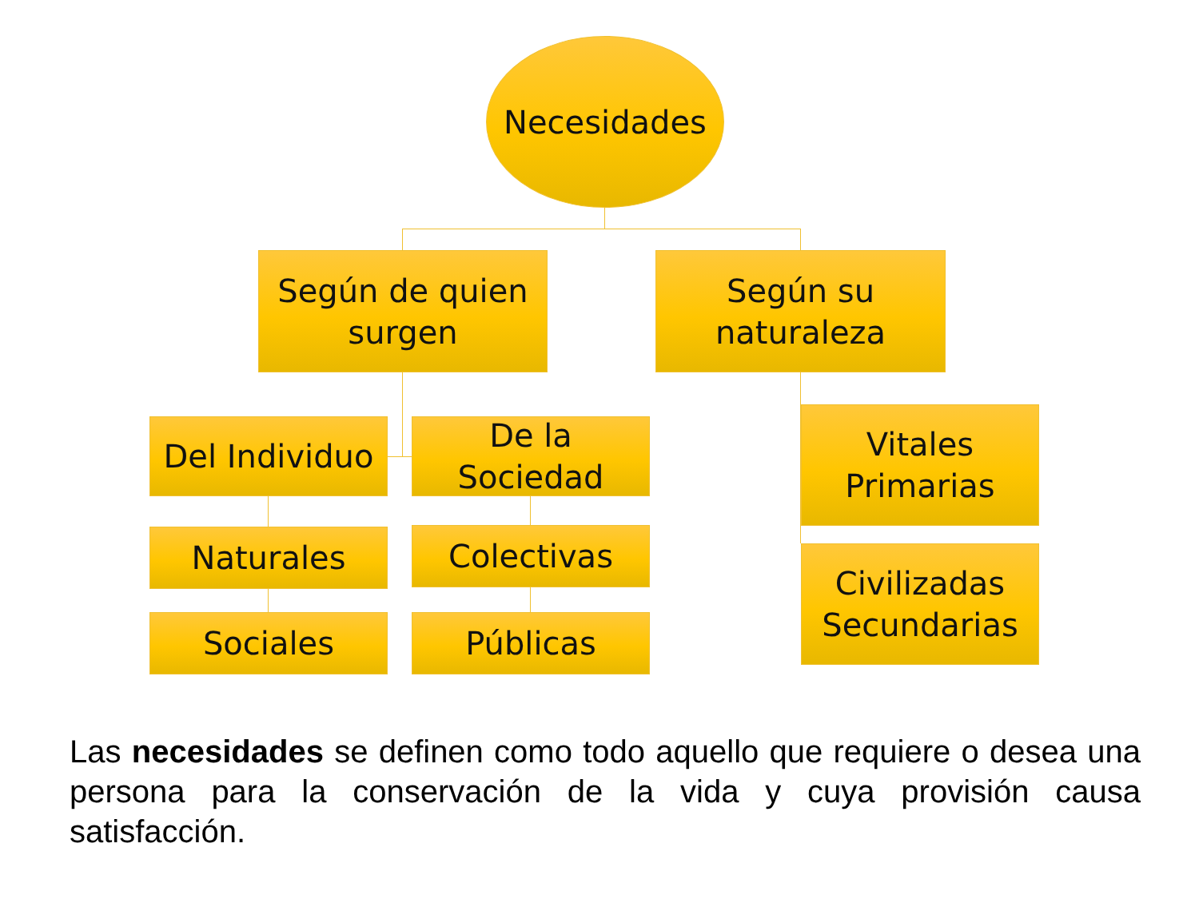Necesidades
Según de quien
surgen
Según su
naturaleza
Del Individuo
De la Sociedad
Vitales
Primarias
Naturales Colectivas
Civilizadas
Secundarias
Sociales Públicas
Las necesidades se definen como todo aquello que requiere o desea una persona para la conservación de la vida y cuya provisión causa satisfacción.